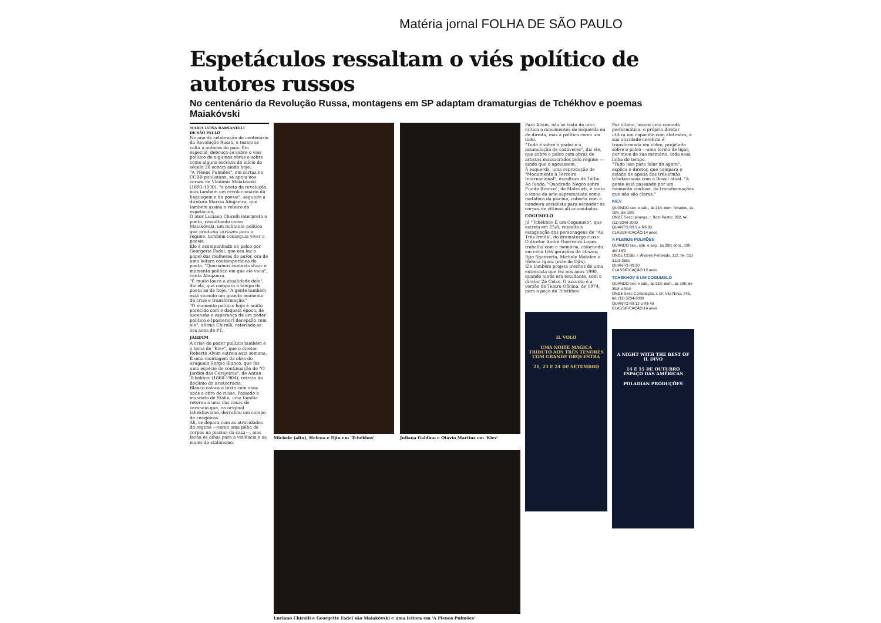Matéria jornal FOLHA DE SÃO PAULO
Espetáculos ressaltam o viés político de autores russos
No centenário da Revolução Russa, montagens em SP adaptam dramaturgias de Tchékhov e poemas Maiakóvski
MARIA LUÍSA BARSANELLI
DE SÃO PAULO
No ano de celebração do centenário da Revolução Russa, o teatro se volta a autores do país. Em especial, debruça-se sobre o viés político de algumas obras e sobre como alguns escritos do início do século 20 ecoam ainda hoje.
"A Plenos Pulmões", em cartaz no CCBB paulistano, se apoia nos versos de Vladimir Maiakóvski (1893-1930), "o poeta da revolução, mas também um revolucionário da linguagem e da poesia", segundo a diretora Marcia Abujamra, que também assina o roteiro do espetáculo.
O ator Luciano Chirolli interpreta o poeta, ressaltando como Maiakóvski, um militante político que produzia cartazes para o regime, também conseguia viver a poesia.
Ele é acompanhado no palco por Georgette Fadel, que ora faz o papel das mulheres do autor, ora de uma leitora contemporânea do poeta. "Queríamos contextualizar o momento político em que ele vivia", conta Abujamra.
"É muito louca a atualidade dele", diz ela, que compara o tempo do poeta ao de hoje. "A gente também está vivendo um grande momento de crise e transformação."
"O momento político hoje é muito parecido com o daquela época, de ascensão e esperança de um poder político e [posterior] decepção com ele", afirma Chirolli, referindo-se aos anos de PT.
JARDIM
A crise do poder político também é o tema de "Kiev", que o diretor Roberto Alvim estreia esta semana. É uma montagem da obra do uruguaio Sergio Blanco, que faz uma espécie de continuação de "O Jardim das Cerejeiras", de Anton Tchékhov (1860-1904), retrato do declínio da aristocracia.
Blanco coloca o texto cem anos após a obra do russo. Passado o mandato de Stálin, uma família retorna a uma das casas de veraneio que, no original tchekhoviano, derrubou um campo de cerejeiras.
Ali, se depara com as atrocidades do regime —como uma pilha de corpos na piscina da casa—, mas fecha os olhos para a violência e os males do stalinismo.
Michele (alto), Helena e Djin em 'Tchékhov'
Juliana Galdino e Otávio Martins em 'Kiev'
Luciano Chirolli e Georgette Fadel são Maiakóvski e uma leitora em 'A Plenos Pulmões'
Para Alvim, não se trata de uma crítica a movimentos de esquerda ou de direita, mas à política como um todo.
"Tudo é sobre o poder e a acumulação de cadáveres", diz ele, que cobre o palco com obras de artistas massacrados pelo regime —ainda que o apoiassem.
À esquerda, uma reprodução de "Monumento à Terceira Internacional", escultura de Tátlin. Ao fundo, "Quadrado Negro sobre Fundo Branco", de Malevich, é tanto o ícone da arte suprematista como metáfora da piscina, coberta com a bandeira socialista para esconder os corpos de vítimas ali acumulados.
COGUMELO
Já "Tchékhov É um Cogumelo", que estreia em 25/8, ressalta a estagnação das personagens de "As Três Irmãs", do dramaturgo russo.
O diretor André Guerreiro Lopes trabalha com a memória, colocando em cena três gerações de atrizes: Djin Sganzerla, Michele Matalon e Helena Ignez (mãe de Djin).
Ele também projeta trechos de uma entrevista que fez nos anos 1990, quando ainda era estudante, com o diretor Zé Celso. O assunto é a versão do Teatro Oficina, de 1974, para a peça de Tchékhov.
IL VOLO
UMA NOITE MÁGICA
TRIBUTO AOS TRÊS TENORES
COM GRANDE ORQUESTRA
21, 23 E 24 DE SETEMBRO
Por último, insere uma camada performática: o próprio diretor utiliza um capacete com eletrodos, e sua atividade cerebral é transformada em vídeo, projetado sobre o palco —uma forma de ligar, por meio de sua memória, toda essa linha do tempo.
"Tudo isso para falar do agora", explica o diretor, que compara o estado de apatia das três irmãs tchekovianas com o Brasil atual. "A gente está passando por um momento confuso, de transformações que não são claras."
KIEV
QUANDO sex. e sáb., às 21h; dom. feriados, às 18h; até 10/9
ONDE Sesc Ipiranga, r. Bom Pastor, 822, tel. (11) 3340-2000
QUANTO R$ 9 a R$ 30
CLASSIFICAÇÃO 14 anos
A PLENOS PULMÕES
QUANDO sex., sáb. e seg., às 20h; dom., 19h; até 18/9
ONDE CCBB, r. Álvares Penteado, 112, tel. (11) 3113-3651
QUANTO R$ 20
CLASSIFICAÇÃO 12 anos
TCHÉKHOV É UM COGUMELO
QUANDO sex. e sáb., às 21h; dom., às 18h; de 25/8 a 8/10
ONDE Sesc Consolação, r. Dr. Vila Nova, 245, tel. (11) 3234-3000
QUANTO R$ 12 a R$ 40
CLASSIFICAÇÃO 14 anos
A NIGHT WITH THE BEST OF
IL DIVO
14 E 15 DE OUTUBRO
ESPAÇO DAS AMÉRICAS
POLADIAN PRODUÇÕES